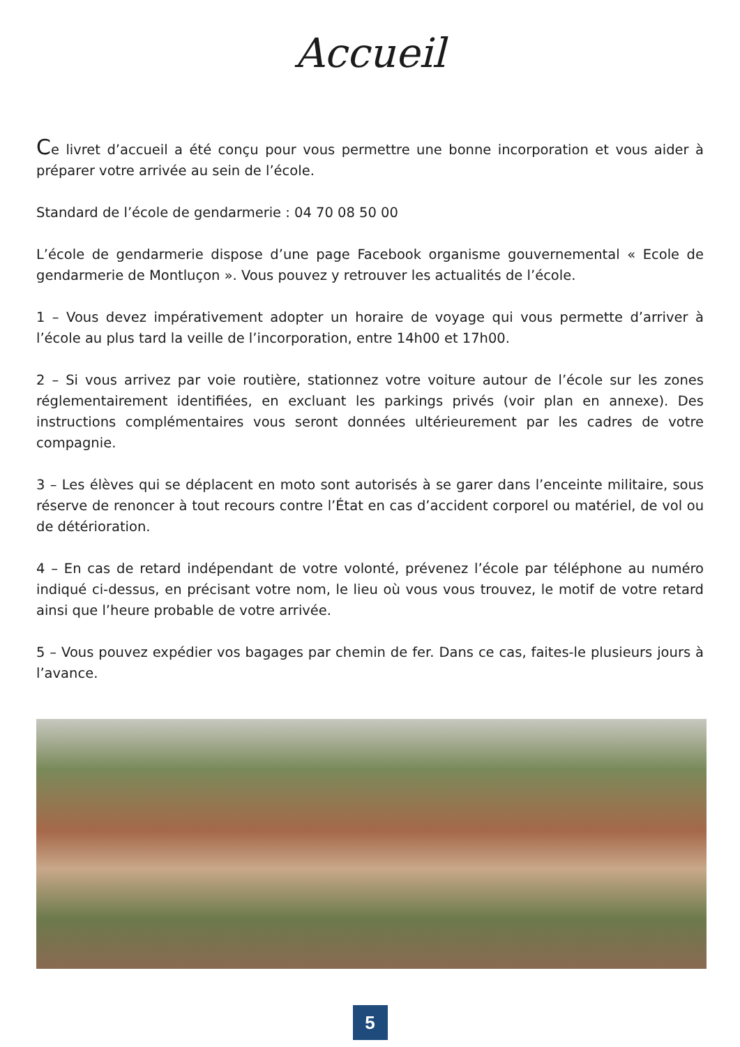Accueil
Ce livret d’accueil a été conçu pour vous permettre une bonne incorporation et vous aider à préparer votre arrivée au sein de l’école.
Standard de l’école de gendarmerie : 04 70 08 50 00
L’école de gendarmerie dispose d’une page Facebook organisme gouvernemental « Ecole de gendarmerie de Montluçon ». Vous pouvez y retrouver les actualités de l’école.
1 – Vous devez impérativement adopter un horaire de voyage qui vous permette d’arriver à l’école au plus tard la veille de l’incorporation, entre 14h00 et 17h00.
2 – Si vous arrivez par voie routière, stationnez votre voiture autour de l’école sur les zones réglementairement identifiées, en excluant les parkings privés (voir plan en annexe). Des instructions complémentaires vous seront données ultérieurement par les cadres de votre compagnie.
3 – Les élèves qui se déplacent en moto sont autorisés à se garer dans l’enceinte militaire, sous réserve de renoncer à tout recours contre l’État en cas d’accident corporel ou matériel, de vol ou de détérioration.
4 – En cas de retard indépendant de votre volonté, prévenez l’école par téléphone au numéro indiqué ci-dessus, en précisant votre nom, le lieu où vous vous trouvez, le motif de votre retard ainsi que l’heure probable de votre arrivée.
5 – Vous pouvez expédier vos bagages par chemin de fer. Dans ce cas, faites-le plusieurs jours à l’avance.
5